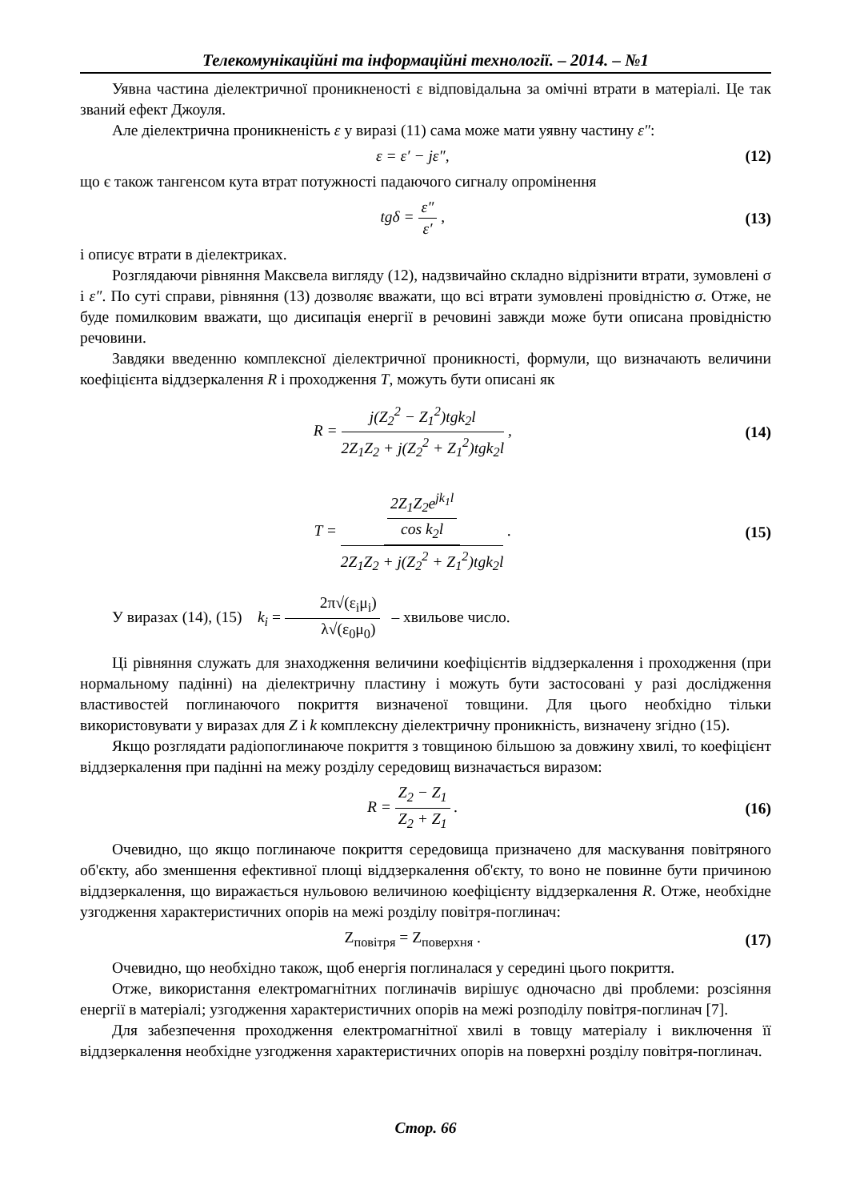Телекомунікаційні та інформаційні технології. – 2014. – №1
Уявна частина діелектричної проникненості ε відповідальна за омічні втрати в матеріалі. Це так званий ефект Джоуля.
Але діелектрична проникненість ε у виразі (11) сама може мати уявну частину ε″:
ε = ε′ − jε″, (12)
що є також тангенсом кута втрат потужності падаючого сигналу опромінення
tgδ = ε″ ε′ , (13)
і описує втрати в діелектриках.
Розглядаючи рівняння Максвела вигляду (12), надзвичайно складно відрізнити втрати, зумовлені σ і ε″. По суті справи, рівняння (13) дозволяє вважати, що всі втрати зумовлені провідністю σ. Отже, не буде помилковим вважати, що дисипація енергії в речовині завжди може бути описана провідністю речовини.
Завдяки введенню комплексної діелектричної проникності, формули, що визначають величини коефіцієнта віддзеркалення R і проходження T, можуть бути описані як
R = j(Z<sub>2</sub><sup>2</sup> − Z<sub>1</sub><sup>2</sup>)tgk<sub>2</sub>l 2Z<sub>1</sub>Z<sub>2</sub> + j(Z<sub>2</sub><sup>2</sup> + Z<sub>1</sub><sup>2</sup>)tgk<sub>2</sub>l ,
(14)
T = 2Z<sub>1</sub>Z<sub>2</sub>e<sup>jk<sub>1</sub>l</sup> cos k<sub>2</sub>l 2Z<sub>1</sub>Z<sub>2</sub> + j(Z<sub>2</sub><sup>2</sup> + Z<sub>1</sub><sup>2</sup>)tgk<sub>2</sub>l .
(15)
У виразах (14), (15) k<sub>i</sub> = 2π√(ε<sub>i</sub>μ<sub>i</sub>) λ√(ε<sub>0</sub>μ<sub>0</sub>) – хвильове число.
Ці рівняння служать для знаходження величини коефіцієнтів віддзеркалення і проходження (при нормальному падінні) на діелектричну пластину і можуть бути застосовані у разі дослідження властивостей поглинаючого покриття визначеної товщини. Для цього необхідно тільки використовувати у виразах для Z і k комплексну діелектричну проникність, визначену згідно (15).
Якщо розглядати радіопоглинаюче покриття з товщиною більшою за довжину хвилі, то коефіцієнт віддзеркалення при падінні на межу розділу середовищ визначається виразом:
R = Z<sub>2</sub> − Z<sub>1</sub> Z<sub>2</sub> + Z<sub>1</sub> . (16)
Очевидно, що якщо поглинаюче покриття середовища призначено для маскування повітряного об'єкту, або зменшення ефективної площі віддзеркалення об'єкту, то воно не повинне бути причиною віддзеркалення, що виражається нульовою величиною коефіцієнту віддзеркалення R. Отже, необхідне узгодження характеристичних опорів на межі розділу повітря-поглинач:
Z<sub>повітря</sub> = Z<sub>поверхня</sub> . (17)
Очевидно, що необхідно також, щоб енергія поглиналася у середині цього покриття.
Отже, використання електромагнітних поглиначів вирішує одночасно дві проблеми: розсіяння енергії в матеріалі; узгодження характеристичних опорів на межі розподілу повітря-поглинач [7].
Для забезпечення проходження електромагнітної хвилі в товщу матеріалу і виключення її віддзеркалення необхідне узгодження характеристичних опорів на поверхні розділу повітря-поглинач.
Стор. 66